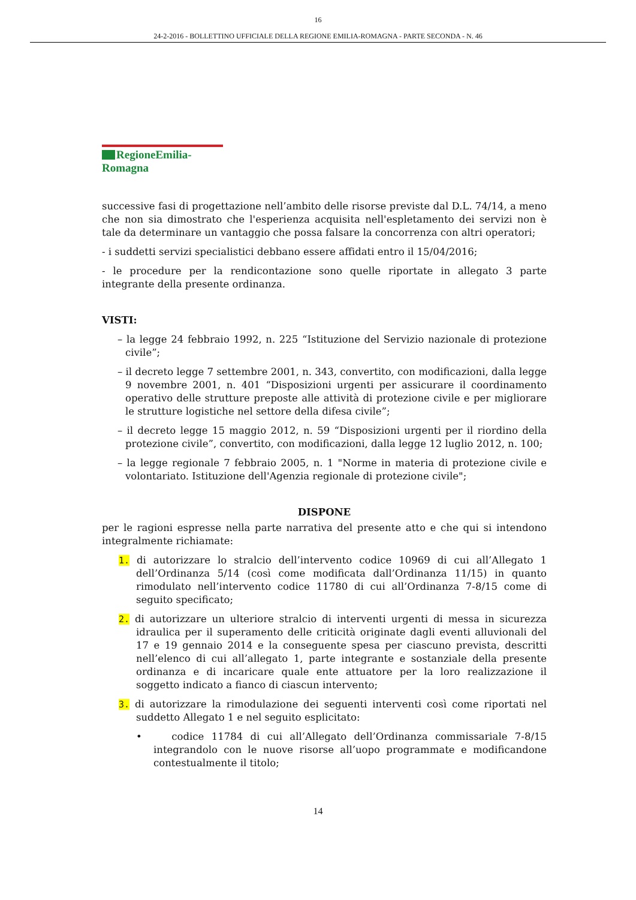16
24-2-2016 - BOLLETTINO UFFICIALE DELLA REGIONE EMILIA-ROMAGNA - PARTE SECONDA - N. 46
RegioneEmilia-Romagna
successive fasi di progettazione nell’ambito delle risorse previste dal D.L. 74/14, a meno che non sia dimostrato che l'esperienza acquisita nell'espletamento dei servizi non è tale da determinare un vantaggio che possa falsare la concorrenza con altri operatori;
- i suddetti servizi specialistici debbano essere affidati entro il 15/04/2016;
- le procedure per la rendicontazione sono quelle riportate in allegato 3 parte integrante della presente ordinanza.
VISTI:
– la legge 24 febbraio 1992, n. 225 “Istituzione del Servizio nazionale di protezione civile”;
– il decreto legge 7 settembre 2001, n. 343, convertito, con modificazioni, dalla legge 9 novembre 2001, n. 401 “Disposizioni urgenti per assicurare il coordinamento operativo delle strutture preposte alle attività di protezione civile e per migliorare le strutture logistiche nel settore della difesa civile”;
– il decreto legge 15 maggio 2012, n. 59 “Disposizioni urgenti per il riordino della protezione civile”, convertito, con modificazioni, dalla legge 12 luglio 2012, n. 100;
– la legge regionale 7 febbraio 2005, n. 1 "Norme in materia di protezione civile e volontariato. Istituzione dell'Agenzia regionale di protezione civile";
DISPONE
per le ragioni espresse nella parte narrativa del presente atto e che qui si intendono integralmente richiamate:
1. di autorizzare lo stralcio dell’intervento codice 10969 di cui all’Allegato 1 dell’Ordinanza 5/14 (così come modificata dall’Ordinanza 11/15) in quanto rimodulato nell’intervento codice 11780 di cui all’Ordinanza 7-8/15 come di seguito specificato;
2. di autorizzare un ulteriore stralcio di interventi urgenti di messa in sicurezza idraulica per il superamento delle criticità originate dagli eventi alluvionali del 17 e 19 gennaio 2014 e la conseguente spesa per ciascuno prevista, descritti nell’elenco di cui all’allegato 1, parte integrante e sostanziale della presente ordinanza e di incaricare quale ente attuatore per la loro realizzazione il soggetto indicato a fianco di ciascun intervento;
3. di autorizzare la rimodulazione dei seguenti interventi così come riportati nel suddetto Allegato 1 e nel seguito esplicitato:
• codice 11784 di cui all’Allegato dell’Ordinanza commissariale 7-8/15 integrandolo con le nuove risorse all’uopo programmate e modificandone contestualmente il titolo;
14